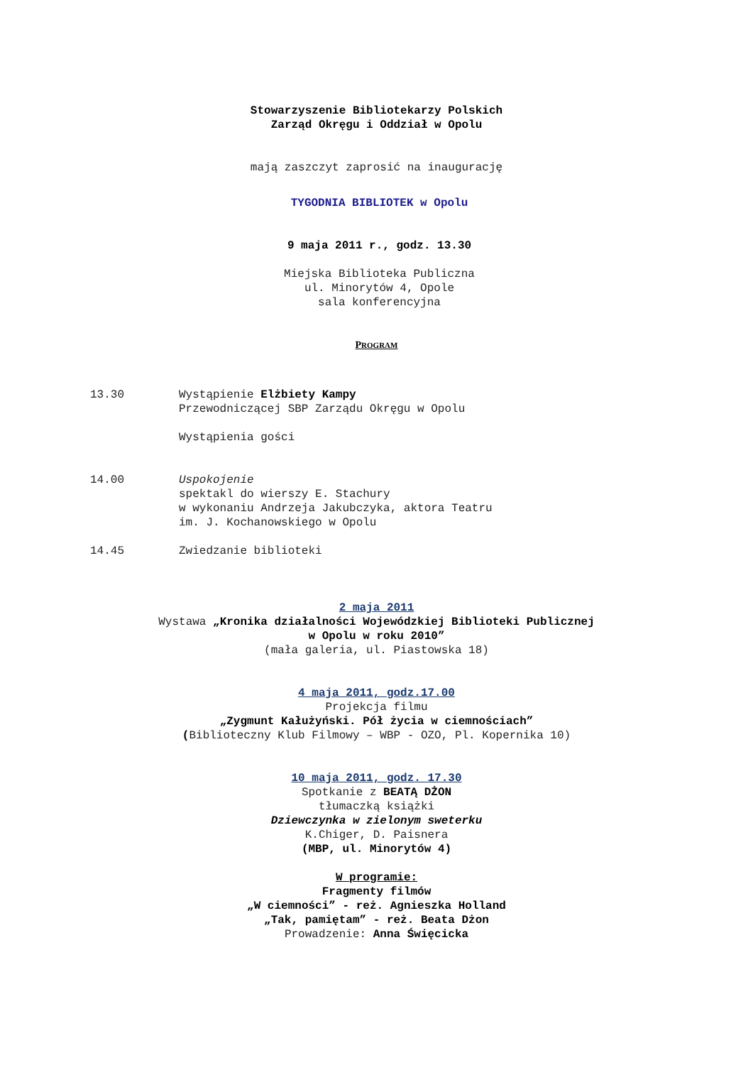Stowarzyszenie Bibliotekarzy Polskich
Zarząd Okręgu i Oddział w Opolu
mają zaszczyt zaprosić na inaugurację
TYGODNIA BIBLIOTEK w Opolu
9 maja 2011 r., godz. 13.30
Miejska Biblioteka Publiczna
ul. Minorytów 4, Opole
sala konferencyjna
PROGRAM
13.30 Wystąpienie Elżbiety Kampy
Przewodniczącej SBP Zarządu Okręgu w Opolu
Wystąpienia gości
14.00 Uspokojenie
spektakl do wierszy E. Stachury
w wykonaniu Andrzeja Jakubczyka, aktora Teatru
im. J. Kochanowskiego w Opolu
14.45 Zwiedzanie biblioteki
2 maja 2011
Wystawa „Kronika działalności Wojewódzkiej Biblioteki Publicznej
w Opolu w roku 2010”
(mała galeria, ul. Piastowska 18)
4 maja 2011, godz.17.00
Projekcja filmu
„Zygmunt Kałużyński. Pół życia w ciemnościach”
(Biblioteczny Klub Filmowy – WBP - OZO, Pl. Kopernika 10)
10 maja 2011, godz. 17.30
Spotkanie z BEATĄ DŻON
tłumaczką książki
Dziewczynka w zielonym sweterku
K.Chiger, D. Paisnera
(MBP, ul. Minorytów 4)
W programie:
Fragmenty filmów
„W ciemności” - reż. Agnieszka Holland
„Tak, pamiętam” - reż. Beata Dżon
Prowadzenie: Anna Święcicka